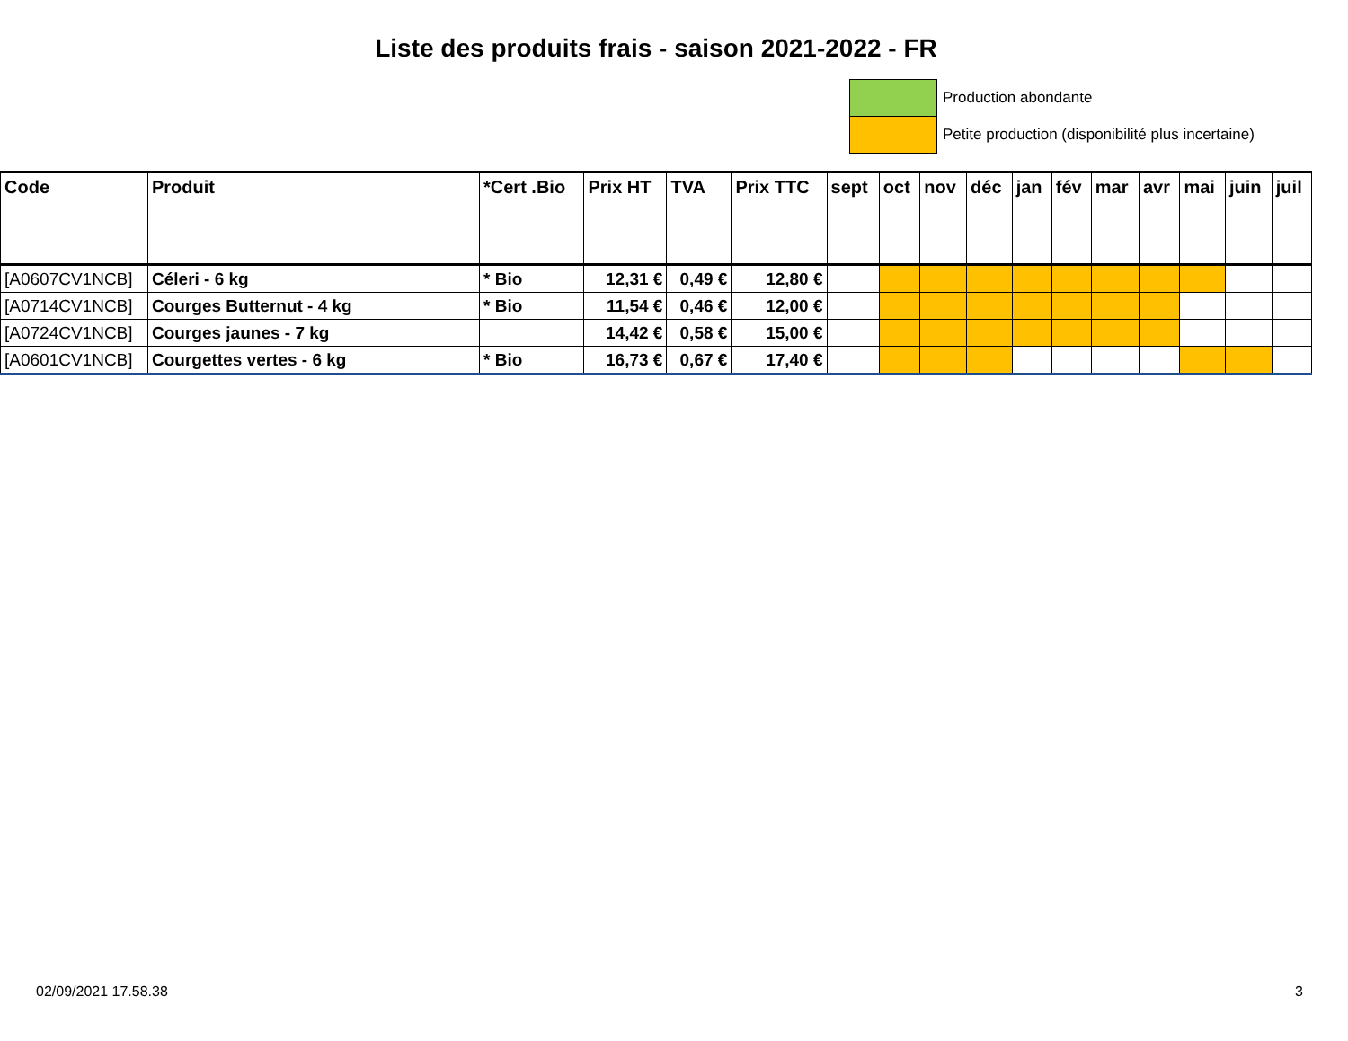Liste des produits frais - saison 2021-2022 - FR
Production abondante
Petite production (disponibilité plus incertaine)
| Code | Produit | *Cert .Bio | Prix HT | TVA | Prix TTC | sept | oct | nov | déc | jan | fév | mar | avr | mai | juin | juil |
| --- | --- | --- | --- | --- | --- | --- | --- | --- | --- | --- | --- | --- | --- | --- | --- | --- |
| [A0607CV1NCB] | Céleri - 6 kg | * Bio | 12,31 € | 0,49 € | 12,80 € | | | | | | | | | | | |
| [A0714CV1NCB] | Courges Butternut - 4 kg | * Bio | 11,54 € | 0,46 € | 12,00 € | | | | | | | | | | | |
| [A0724CV1NCB] | Courges jaunes - 7 kg | | 14,42 € | 0,58 € | 15,00 € | | | | | | | | | | | |
| [A0601CV1NCB] | Courgettes vertes - 6 kg | * Bio | 16,73 € | 0,67 € | 17,40 € | | | | | | | | | | | |
02/09/2021 17.58.38 3